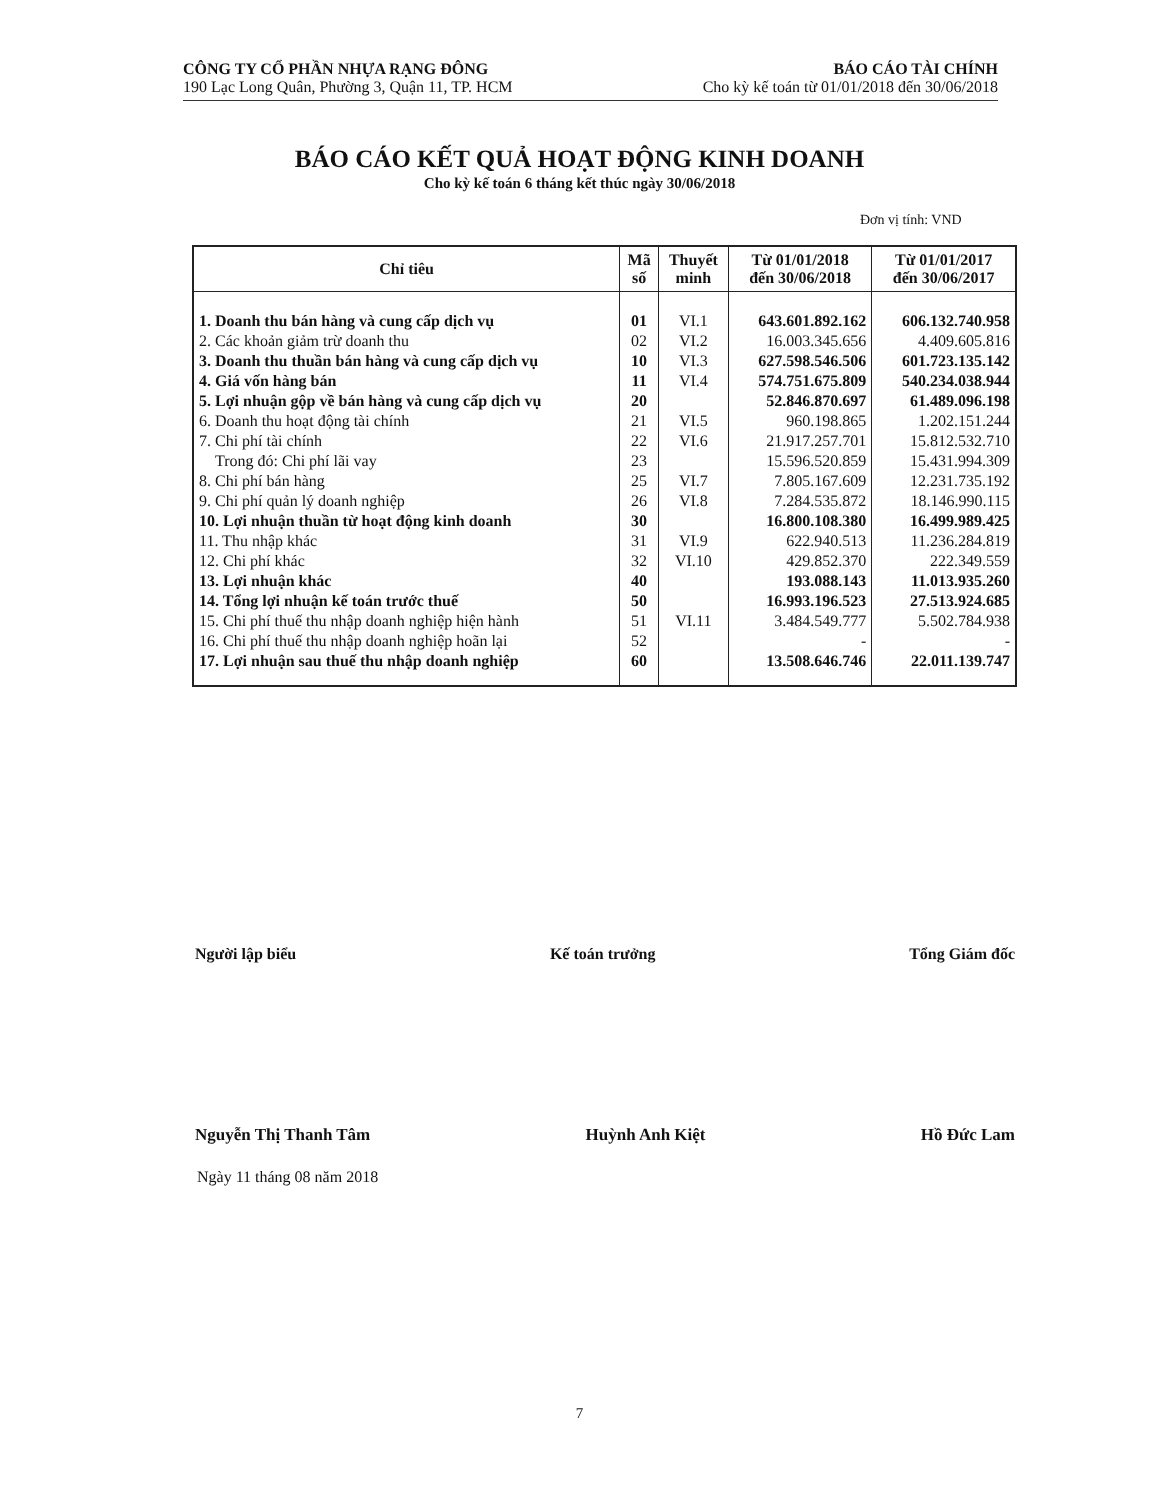CÔNG TY CỔ PHẦN NHỰA RẠNG ĐÔNG
190 Lạc Long Quân, Phường 3, Quận 11, TP. HCM
BÁO CÁO TÀI CHÍNH
Cho kỳ kế toán từ 01/01/2018 đến 30/06/2018
BÁO CÁO KẾT QUẢ HOẠT ĐỘNG KINH DOANH
Cho kỳ kế toán 6 tháng kết thúc ngày 30/06/2018
Đơn vị tính: VND
| Chỉ tiêu | Mã số | Thuyết minh | Từ 01/01/2018 đến 30/06/2018 | Từ 01/01/2017 đến 30/06/2017 |
| --- | --- | --- | --- | --- |
| 1. Doanh thu bán hàng và cung cấp dịch vụ | 01 | VI.1 | 643.601.892.162 | 606.132.740.958 |
| 2. Các khoản giảm trừ doanh thu | 02 | VI.2 | 16.003.345.656 | 4.409.605.816 |
| 3. Doanh thu thuần bán hàng và cung cấp dịch vụ | 10 | VI.3 | 627.598.546.506 | 601.723.135.142 |
| 4. Giá vốn hàng bán | 11 | VI.4 | 574.751.675.809 | 540.234.038.944 |
| 5. Lợi nhuận gộp về bán hàng và cung cấp dịch vụ | 20 | | 52.846.870.697 | 61.489.096.198 |
| 6. Doanh thu hoạt động tài chính | 21 | VI.5 | 960.198.865 | 1.202.151.244 |
| 7. Chi phí tài chính | 22 | VI.6 | 21.917.257.701 | 15.812.532.710 |
| Trong đó: Chi phí lãi vay | 23 | | 15.596.520.859 | 15.431.994.309 |
| 8. Chi phí bán hàng | 25 | VI.7 | 7.805.167.609 | 12.231.735.192 |
| 9. Chi phí quản lý doanh nghiệp | 26 | VI.8 | 7.284.535.872 | 18.146.990.115 |
| 10. Lợi nhuận thuần từ hoạt động kinh doanh | 30 | | 16.800.108.380 | 16.499.989.425 |
| 11. Thu nhập khác | 31 | VI.9 | 622.940.513 | 11.236.284.819 |
| 12. Chi phí khác | 32 | VI.10 | 429.852.370 | 222.349.559 |
| 13. Lợi nhuận khác | 40 | | 193.088.143 | 11.013.935.260 |
| 14. Tổng lợi nhuận kế toán trước thuế | 50 | | 16.993.196.523 | 27.513.924.685 |
| 15. Chi phí thuế thu nhập doanh nghiệp hiện hành | 51 | VI.11 | 3.484.549.777 | 5.502.784.938 |
| 16. Chi phí thuế thu nhập doanh nghiệp hoãn lại | 52 | | - | - |
| 17. Lợi nhuận sau thuế thu nhập doanh nghiệp | 60 | | 13.508.646.746 | 22.011.139.747 |
Người lập biểu Kế toán trưởng Tổng Giám đốc
Nguyễn Thị Thanh Tâm Huỳnh Anh Kiệt Hồ Đức Lam
Ngày 11 tháng 08 năm 2018
7